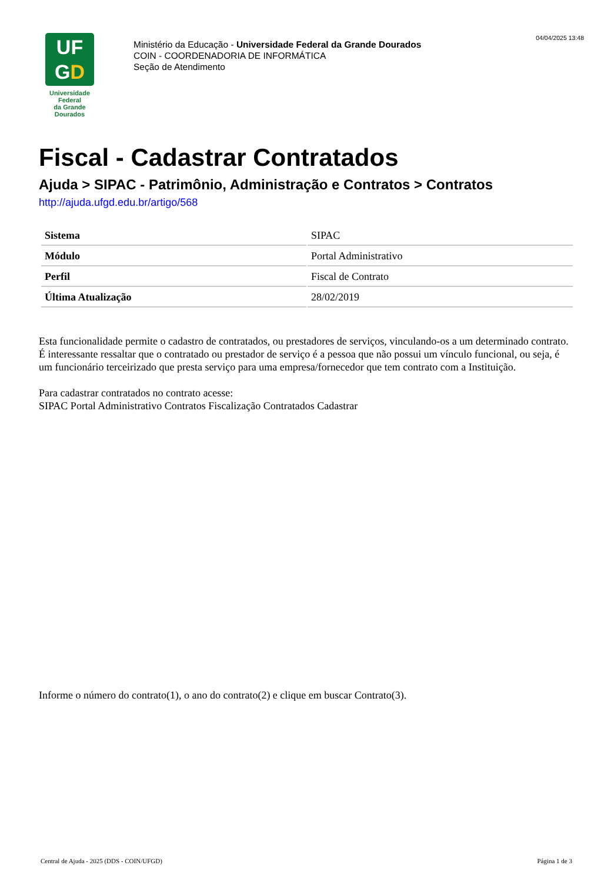UF
GD
Universidade Federal
da Grande Dourados
Ministério da Educação - Universidade Federal da Grande Dourados
COIN - COORDENADORIA DE INFORMÁTICA
Seção de Atendimento
04/04/2025 13:48
Fiscal - Cadastrar Contratados
Ajuda > SIPAC - Patrimônio, Administração e Contratos > Contratos
http://ajuda.ufgd.edu.br/artigo/568
| Sistema | SIPAC |
| Módulo | Portal Administrativo |
| Perfil | Fiscal de Contrato |
| Última Atualização | 28/02/2019 |
Esta funcionalidade permite o cadastro de contratados, ou prestadores de serviços, vinculando-os a um determinado contrato. É interessante ressaltar que o contratado ou prestador de serviço é a pessoa que não possui um vínculo funcional, ou seja, é um funcionário terceirizado que presta serviço para uma empresa/fornecedor que tem contrato com a Instituição.
Para cadastrar contratados no contrato acesse:
SIPAC Portal Administrativo Contratos Fiscalização Contratados Cadastrar
Informe o número do contrato(1), o ano do contrato(2) e clique em buscar Contrato(3).
Central de Ajuda - 2025 (DDS - COIN/UFGD) Página 1 de 3